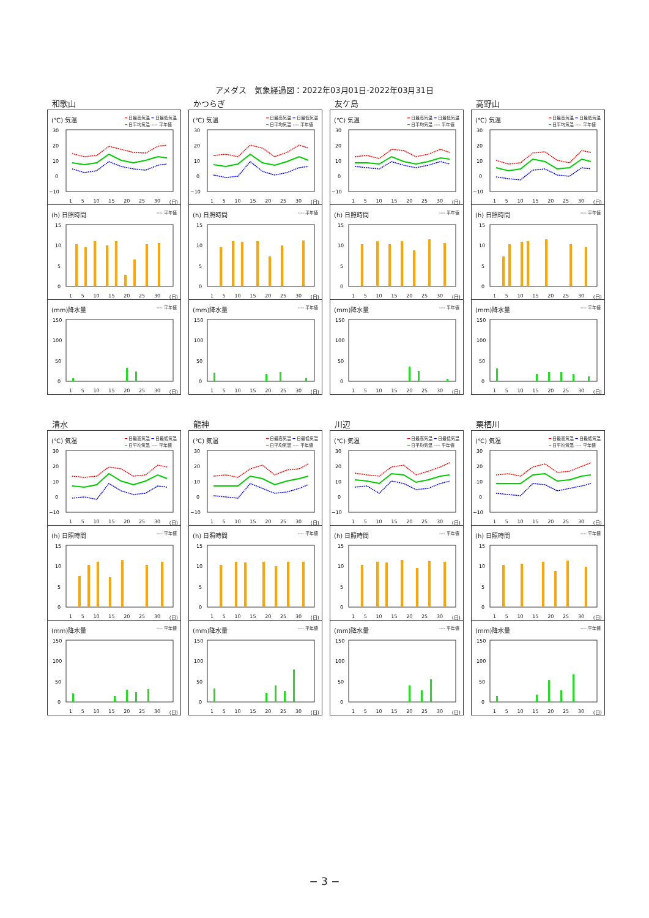アメダス　気象経過図：2022年03月01日-2022年03月31日
和歌山
(℃) 気温 ━ 日最高気温 ━ 日最低気温
━ 日平均気温 ---- 平年値
30
20
10
0
−10
1 5 10 15 20 25 30 (日)
(h) 日照時間 ---- 平年値
15
10
5
0
1 5 10 15 20 25 30 (日)
(mm)降水量 ---- 平年値
150
100
50
0
1 5 10 15 20 25 30 (日)
かつらぎ
(℃) 気温 ━ 日最高気温 ━ 日最低気温
━ 日平均気温 ---- 平年値
30
20
10
0
−10
1 5 10 15 20 25 30 (日)
(h) 日照時間 ---- 平年値
15
10
5
0
1 5 10 15 20 25 30 (日)
(mm)降水量 ---- 平年値
150
100
50
0
1 5 10 15 20 25 30 (日)
友ケ島
(℃) 気温 ━ 日最高気温 ━ 日最低気温
━ 日平均気温 ---- 平年値
30
20
10
0
−10
1 5 10 15 20 25 30 (日)
(h) 日照時間 ---- 平年値
15
10
5
0
1 5 10 15 20 25 30 (日)
(mm)降水量 ---- 平年値
150
100
50
0
1 5 10 15 20 25 30 (日)
高野山
(℃) 気温 ━ 日最高気温 ━ 日最低気温
━ 日平均気温 ---- 平年値
30
20
10
0
−10
1 5 10 15 20 25 30 (日)
(h) 日照時間 ---- 平年値
15
10
5
0
1 5 10 15 20 25 30 (日)
(mm)降水量 ---- 平年値
150
100
50
0
1 5 10 15 20 25 30 (日)
清水
(℃) 気温 ━ 日最高気温 ━ 日最低気温
━ 日平均気温 ---- 平年値
30
20
10
0
−10
1 5 10 15 20 25 30 (日)
(h) 日照時間 ---- 平年値
15
10
5
0
1 5 10 15 20 25 30 (日)
(mm)降水量 ---- 平年値
150
100
50
0
1 5 10 15 20 25 30 (日)
龍神
(℃) 気温 ━ 日最高気温 ━ 日最低気温
━ 日平均気温 ---- 平年値
30
20
10
0
−10
1 5 10 15 20 25 30 (日)
(h) 日照時間 ---- 平年値
15
10
5
0
1 5 10 15 20 25 30 (日)
(mm)降水量 ---- 平年値
150
100
50
0
1 5 10 15 20 25 30 (日)
川辺
(℃) 気温 ━ 日最高気温 ━ 日最低気温
━ 日平均気温 ---- 平年値
30
20
10
0
−10
1 5 10 15 20 25 30 (日)
(h) 日照時間 ---- 平年値
15
10
5
0
1 5 10 15 20 25 30 (日)
(mm)降水量 ---- 平年値
150
100
50
0
1 5 10 15 20 25 30 (日)
栗栖川
(℃) 気温 ━ 日最高気温 ━ 日最低気温
━ 日平均気温 ---- 平年値
30
20
10
0
−10
1 5 10 15 20 25 30 (日)
(h) 日照時間 ---- 平年値
15
10
5
0
1 5 10 15 20 25 30 (日)
(mm)降水量 ---- 平年値
150
100
50
0
1 5 10 15 20 25 30 (日)
− 3 −